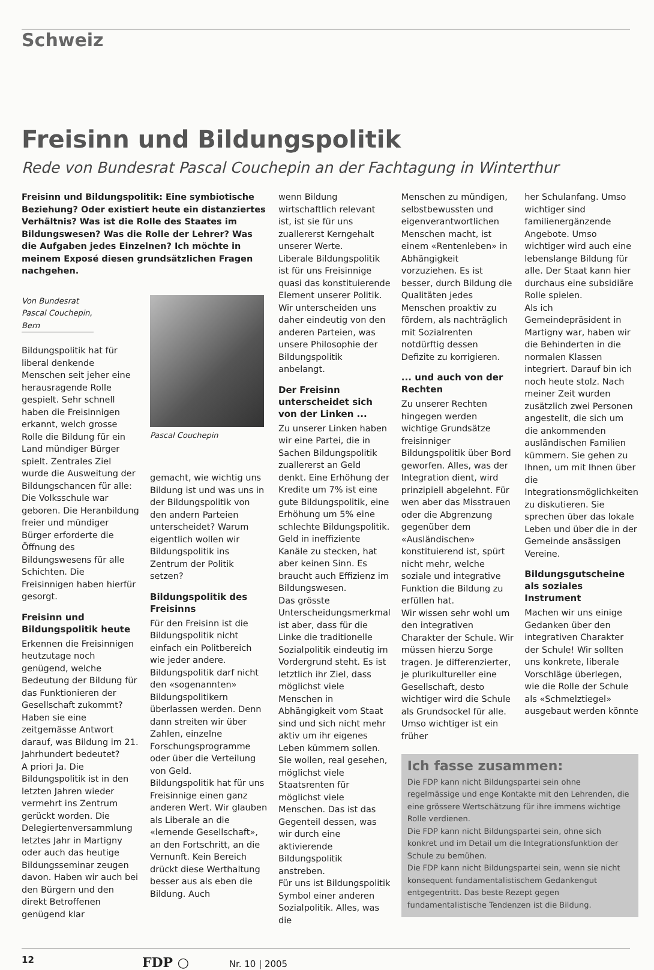Schweiz
Freisinn und Bildungspolitik
Rede von Bundesrat Pascal Couchepin an der Fachtagung in Winterthur
Freisinn und Bildungspolitik: Eine symbiotische Beziehung? Oder existiert heute ein distanziertes Verhältnis? Was ist die Rolle des Staates im Bildungswesen? Was die Rolle der Lehrer? Was die Aufgaben jedes Einzelnen? Ich möchte in meinem Exposé diesen grundsätzlichen Fragen nachgehen.
Von Bundesrat Pascal Couchepin, Bern
Bildungspolitik hat für liberal denkende Menschen seit jeher eine herausragende Rolle gespielt. Sehr schnell haben die Freisinnigen erkannt, welch grosse Rolle die Bildung für ein Land mündiger Bürger spielt. Zentrales Ziel wurde die Ausweitung der Bildungschancen für alle: Die Volksschule war geboren. Die Heranbildung freier und mündiger Bürger erforderte die Öffnung des Bildungswesens für alle Schichten. Die Freisinnigen haben hierfür gesorgt.
Freisinn und Bildungspolitik heute
Erkennen die Freisinnigen heutzutage noch genügend, welche Bedeutung der Bildung für das Funktionieren der Gesellschaft zukommt? Haben sie eine zeitgemässe Antwort darauf, was Bildung im 21. Jahrhundert bedeutet?
A priori Ja. Die Bildungspolitik ist in den letzten Jahren wieder vermehrt ins Zentrum gerückt worden. Die Delegiertenversammlung letztes Jahr in Martigny oder auch das heutige Bildungsseminar zeugen davon. Haben wir auch bei den Bürgern und den direkt Betroffenen genügend klar
Pascal Couchepin
gemacht, wie wichtig uns Bildung ist und was uns in der Bildungspolitik von den andern Parteien unterscheidet? Warum eigentlich wollen wir Bildungspolitik ins Zentrum der Politik setzen?
Bildungspolitik des Freisinns
Für den Freisinn ist die Bildungspolitik nicht einfach ein Politbereich wie jeder andere. Bildungspolitik darf nicht den «sogenannten» Bildungspolitikern überlassen werden. Denn dann streiten wir über Zahlen, einzelne Forschungsprogramme oder über die Verteilung von Geld.
Bildungspolitik hat für uns Freisinnige einen ganz anderen Wert. Wir glauben als Liberale an die «lernende Gesellschaft», an den Fortschritt, an die Vernunft. Kein Bereich drückt diese Werthaltung besser aus als eben die Bildung. Auch
wenn Bildung wirtschaftlich relevant ist, ist sie für uns zuallererst Kerngehalt unserer Werte.
Liberale Bildungspolitik ist für uns Freisinnige quasi das konstituierende Element unserer Politik. Wir unterscheiden uns daher eindeutig von den anderen Parteien, was unsere Philosophie der Bildungspolitik anbelangt.
Der Freisinn unterscheidet sich von der Linken ...
Zu unserer Linken haben wir eine Partei, die in Sachen Bildungspolitik zuallererst an Geld denkt. Eine Erhöhung der Kredite um 7% ist eine gute Bildungspolitik, eine Erhöhung um 5% eine schlechte Bildungspolitik. Geld in ineffiziente Kanäle zu stecken, hat aber keinen Sinn. Es braucht auch Effizienz im Bildungswesen.
Das grösste Unterscheidungsmerkmal ist aber, dass für die Linke die traditionelle Sozialpolitik eindeutig im Vordergrund steht. Es ist letztlich ihr Ziel, dass möglichst viele Menschen in Abhängigkeit vom Staat sind und sich nicht mehr aktiv um ihr eigenes Leben kümmern sollen. Sie wollen, real gesehen, möglichst viele Staatsrenten für möglichst viele Menschen. Das ist das Gegenteil dessen, was wir durch eine aktivierende Bildungspolitik anstreben.
Für uns ist Bildungspolitik Symbol einer anderen Sozialpolitik. Alles, was die
Menschen zu mündigen, selbstbewussten und eigenverantwortlichen Menschen macht, ist einem «Rentenleben» in Abhängigkeit vorzuziehen. Es ist besser, durch Bildung die Qualitäten jedes Menschen proaktiv zu fördern, als nachträglich mit Sozialrenten notdürftig dessen Defizite zu korrigieren.
... und auch von der Rechten
Zu unserer Rechten hingegen werden wichtige Grundsätze freisinniger Bildungspolitik über Bord geworfen. Alles, was der Integration dient, wird prinzipiell abgelehnt. Für wen aber das Misstrauen oder die Abgrenzung gegenüber dem «Ausländischen» konstituierend ist, spürt nicht mehr, welche soziale und integrative Funktion die Bildung zu erfüllen hat.
Wir wissen sehr wohl um den integrativen Charakter der Schule. Wir müssen hierzu Sorge tragen. Je differenzierter, je plurikultureller eine Gesellschaft, desto wichtiger wird die Schule als Grundsockel für alle. Umso wichtiger ist ein früher
her Schulanfang. Umso wichtiger sind familienergänzende Angebote. Umso wichtiger wird auch eine lebenslange Bildung für alle. Der Staat kann hier durchaus eine subsidiäre Rolle spielen.
Als ich Gemeindepräsident in Martigny war, haben wir die Behinderten in die normalen Klassen integriert. Darauf bin ich noch heute stolz. Nach meiner Zeit wurden zusätzlich zwei Personen angestellt, die sich um die ankommenden ausländischen Familien kümmern. Sie gehen zu Ihnen, um mit Ihnen über die Integrationsmöglichkeiten zu diskutieren. Sie sprechen über das lokale Leben und über die in der Gemeinde ansässigen Vereine.
Bildungsgutscheine als soziales Instrument
Machen wir uns einige Gedanken über den integrativen Charakter der Schule! Wir sollten uns konkrete, liberale Vorschläge überlegen, wie die Rolle der Schule als «Schmelztiegel» ausgebaut werden könnte
Ich fasse zusammen:
Die FDP kann nicht Bildungspartei sein ohne regelmässige und enge Kontakte mit den Lehrenden, die eine grössere Wertschätzung für ihre immens wichtige Rolle verdienen.
Die FDP kann nicht Bildungspartei sein, ohne sich konkret und im Detail um die Integrationsfunktion der Schule zu bemühen.
Die FDP kann nicht Bildungspartei sein, wenn sie nicht konsequent fundamentalistischem Gedankengut entgegentritt. Das beste Rezept gegen fundamentalistische Tendenzen ist die Bildung.
12 FDP ○ Nr. 10 | 2005